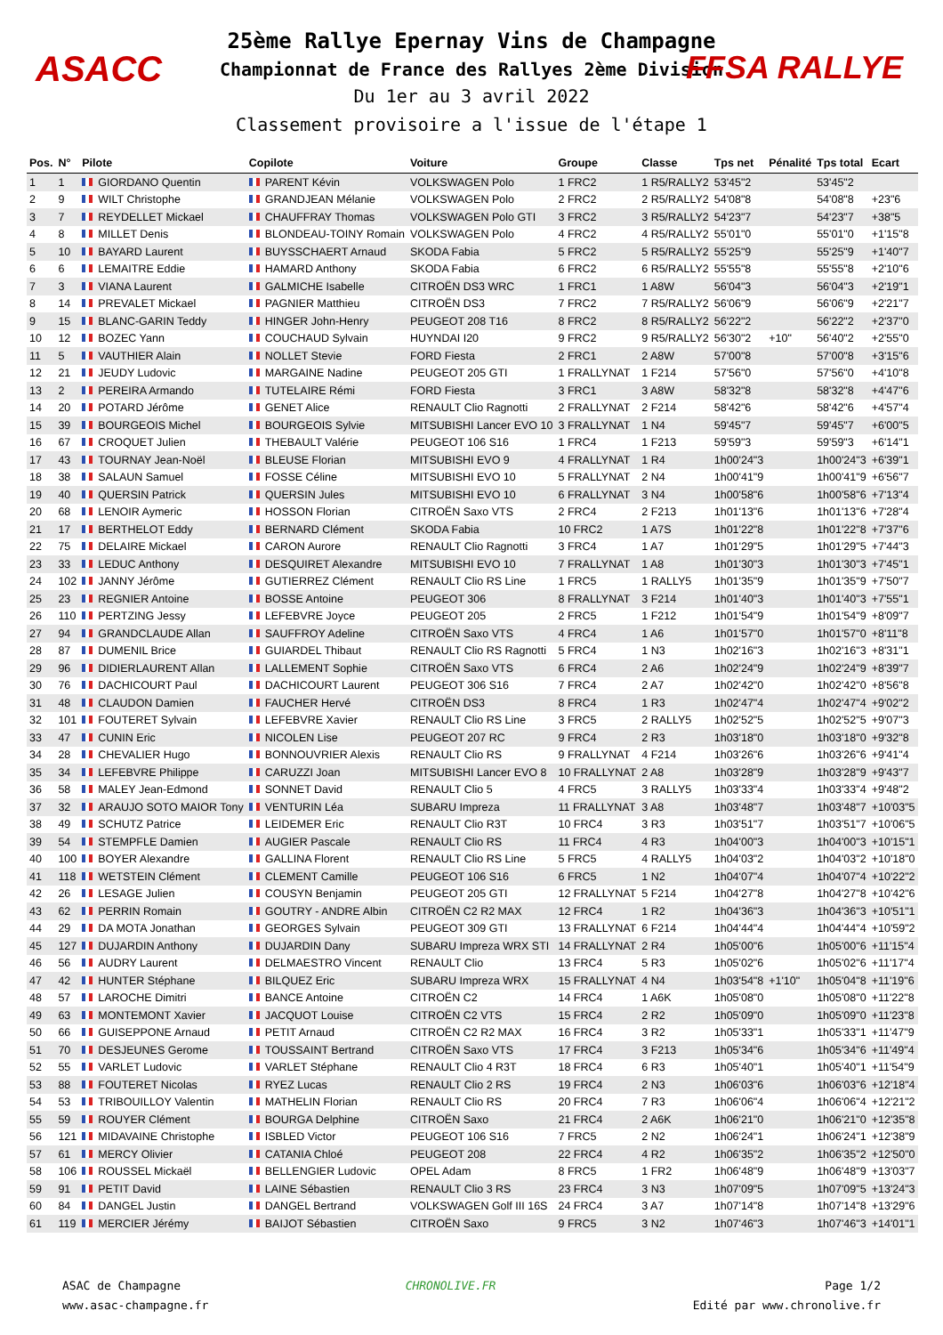ASACC FFSA RALLYE
25ème Rallye Epernay Vins de Champagne
Championnat de France des Rallyes 2ème Division
Du 1er au 3 avril 2022
Classement provisoire a l'issue de l'étape 1
| Pos. | N° | Pilote | Copilote | Voiture | Groupe | Classe | Tps net | Pénalité | Tps total | Ecart |
| --- | --- | --- | --- | --- | --- | --- | --- | --- | --- | --- |
| 1 | 1 | GIORDANO Quentin | PARENT Kévin | VOLKSWAGEN Polo | 1 FRC2 | 1 R5/RALLY2 | 53'45"2 | | 53'45"2 | |
| 2 | 9 | WILT Christophe | GRANDJEAN Mélanie | VOLKSWAGEN Polo | 2 FRC2 | 2 R5/RALLY2 | 54'08"8 | | 54'08"8 | +23"6 |
| 3 | 7 | REYDELLET Mickael | CHAUFFRAY Thomas | VOLKSWAGEN Polo GTI | 3 FRC2 | 3 R5/RALLY2 | 54'23"7 | | 54'23"7 | +38"5 |
| 4 | 8 | MILLET Denis | BLONDEAU-TOINY Romain | VOLKSWAGEN Polo | 4 FRC2 | 4 R5/RALLY2 | 55'01"0 | | 55'01"0 | +1'15"8 |
| 5 | 10 | BAYARD Laurent | BUYSSCHAERT Arnaud | SKODA Fabia | 5 FRC2 | 5 R5/RALLY2 | 55'25"9 | | 55'25"9 | +1'40"7 |
| 6 | 6 | LEMAITRE Eddie | HAMARD Anthony | SKODA Fabia | 6 FRC2 | 6 R5/RALLY2 | 55'55"8 | | 55'55"8 | +2'10"6 |
| 7 | 3 | VIANA Laurent | GALMICHE Isabelle | CITROËN DS3 WRC | 1 FRC1 | 1 A8W | 56'04"3 | | 56'04"3 | +2'19"1 |
| 8 | 14 | PREVALET Mickael | PAGNIER Matthieu | CITROËN DS3 | 7 FRC2 | 7 R5/RALLY2 | 56'06"9 | | 56'06"9 | +2'21"7 |
| 9 | 15 | BLANC-GARIN Teddy | HINGER John-Henry | PEUGEOT 208 T16 | 8 FRC2 | 8 R5/RALLY2 | 56'22"2 | | 56'22"2 | +2'37"0 |
| 10 | 12 | BOZEC Yann | COUCHAUD Sylvain | HUYNDAI I20 | 9 FRC2 | 9 R5/RALLY2 | 56'30"2 | +10" | 56'40"2 | +2'55"0 |
| 11 | 5 | VAUTHIER Alain | NOLLET Stevie | FORD Fiesta | 2 FRC1 | 2 A8W | 57'00"8 | | 57'00"8 | +3'15"6 |
| 12 | 21 | JEUDY Ludovic | MARGAINE Nadine | PEUGEOT 205 GTI | 1 FRALLYNAT | 1 F214 | 57'56"0 | | 57'56"0 | +4'10"8 |
| 13 | 2 | PEREIRA Armando | TUTELAIRE Rémi | FORD Fiesta | 3 FRC1 | 3 A8W | 58'32"8 | | 58'32"8 | +4'47"6 |
| 14 | 20 | POTARD Jérôme | GENET Alice | RENAULT Clio Ragnotti | 2 FRALLYNAT | 2 F214 | 58'42"6 | | 58'42"6 | +4'57"4 |
| 15 | 39 | BOURGEOIS Michel | BOURGEOIS Sylvie | MITSUBISHI Lancer EVO 10 | 3 FRALLYNAT | 1 N4 | 59'45"7 | | 59'45"7 | +6'00"5 |
| 16 | 67 | CROQUET Julien | THEBAULT Valérie | PEUGEOT 106 S16 | 1 FRC4 | 1 F213 | 59'59"3 | | 59'59"3 | +6'14"1 |
| 17 | 43 | TOURNAY Jean-Noël | BLEUSE Florian | MITSUBISHI EVO 9 | 4 FRALLYNAT | 1 R4 | 1h00'24"3 | | 1h00'24"3 | +6'39"1 |
| 18 | 38 | SALAUN Samuel | FOSSE Céline | MITSUBISHI EVO 10 | 5 FRALLYNAT | 2 N4 | 1h00'41"9 | | 1h00'41"9 | +6'56"7 |
| 19 | 40 | QUERSIN Patrick | QUERSIN Jules | MITSUBISHI EVO 10 | 6 FRALLYNAT | 3 N4 | 1h00'58"6 | | 1h00'58"6 | +7'13"4 |
| 20 | 68 | LENOIR Aymeric | HOSSON Florian | CITROËN Saxo VTS | 2 FRC4 | 2 F213 | 1h01'13"6 | | 1h01'13"6 | +7'28"4 |
| 21 | 17 | BERTHELOT Eddy | BERNARD Clément | SKODA Fabia | 10 FRC2 | 1 A7S | 1h01'22"8 | | 1h01'22"8 | +7'37"6 |
| 22 | 75 | DELAIRE Mickael | CARON Aurore | RENAULT Clio Ragnotti | 3 FRC4 | 1 A7 | 1h01'29"5 | | 1h01'29"5 | +7'44"3 |
| 23 | 33 | LEDUC Anthony | DESQUIRET Alexandre | MITSUBISHI EVO 10 | 7 FRALLYNAT | 1 A8 | 1h01'30"3 | | 1h01'30"3 | +7'45"1 |
| 24 | 102 | JANNY Jérôme | GUTIERREZ Clément | RENAULT Clio RS Line | 1 FRC5 | 1 RALLY5 | 1h01'35"9 | | 1h01'35"9 | +7'50"7 |
| 25 | 23 | REGNIER Antoine | BOSSE Antoine | PEUGEOT 306 | 8 FRALLYNAT | 3 F214 | 1h01'40"3 | | 1h01'40"3 | +7'55"1 |
| 26 | 110 | PERTZING Jessy | LEFEBVRE Joyce | PEUGEOT 205 | 2 FRC5 | 1 F212 | 1h01'54"9 | | 1h01'54"9 | +8'09"7 |
| 27 | 94 | GRANDCLAUDE Allan | SAUFFROY Adeline | CITROËN Saxo VTS | 4 FRC4 | 1 A6 | 1h01'57"0 | | 1h01'57"0 | +8'11"8 |
| 28 | 87 | DUMENIL Brice | GUIARDEL Thibaut | RENAULT Clio RS Ragnotti | 5 FRC4 | 1 N3 | 1h02'16"3 | | 1h02'16"3 | +8'31"1 |
| 29 | 96 | DIDIERLAURENT Allan | LALLEMENT Sophie | CITROËN Saxo VTS | 6 FRC4 | 2 A6 | 1h02'24"9 | | 1h02'24"9 | +8'39"7 |
| 30 | 76 | DACHICOURT Paul | DACHICOURT Laurent | PEUGEOT 306 S16 | 7 FRC4 | 2 A7 | 1h02'42"0 | | 1h02'42"0 | +8'56"8 |
| 31 | 48 | CLAUDON Damien | FAUCHER Hervé | CITROËN DS3 | 8 FRC4 | 1 R3 | 1h02'47"4 | | 1h02'47"4 | +9'02"2 |
| 32 | 101 | FOUTERET Sylvain | LEFEBVRE Xavier | RENAULT Clio RS Line | 3 FRC5 | 2 RALLY5 | 1h02'52"5 | | 1h02'52"5 | +9'07"3 |
| 33 | 47 | CUNIN Eric | NICOLEN Lise | PEUGEOT 207 RC | 9 FRC4 | 2 R3 | 1h03'18"0 | | 1h03'18"0 | +9'32"8 |
| 34 | 28 | CHEVALIER Hugo | BONNOUVRIER Alexis | RENAULT Clio RS | 9 FRALLYNAT | 4 F214 | 1h03'26"6 | | 1h03'26"6 | +9'41"4 |
| 35 | 34 | LEFEBVRE Philippe | CARUZZI Joan | MITSUBISHI Lancer EVO 8 | 10 FRALLYNAT | 2 A8 | 1h03'28"9 | | 1h03'28"9 | +9'43"7 |
| 36 | 58 | MALEY Jean-Edmond | SONNET David | RENAULT Clio 5 | 4 FRC5 | 3 RALLY5 | 1h03'33"4 | | 1h03'33"4 | +9'48"2 |
| 37 | 32 | ARAUJO SOTO MAIOR Tony | VENTURIN Léa | SUBARU Impreza | 11 FRALLYNAT | 3 A8 | 1h03'48"7 | | 1h03'48"7 | +10'03"5 |
| 38 | 49 | SCHUTZ Patrice | LEIDEMER Eric | RENAULT Clio R3T | 10 FRC4 | 3 R3 | 1h03'51"7 | | 1h03'51"7 | +10'06"5 |
| 39 | 54 | STEMPFLE Damien | AUGIER Pascale | RENAULT Clio RS | 11 FRC4 | 4 R3 | 1h04'00"3 | | 1h04'00"3 | +10'15"1 |
| 40 | 100 | BOYER Alexandre | GALLINA Florent | RENAULT Clio RS Line | 5 FRC5 | 4 RALLY5 | 1h04'03"2 | | 1h04'03"2 | +10'18"0 |
| 41 | 118 | WETSTEIN Clément | CLEMENT Camille | PEUGEOT 106 S16 | 6 FRC5 | 1 N2 | 1h04'07"4 | | 1h04'07"4 | +10'22"2 |
| 42 | 26 | LESAGE Julien | COUSYN Benjamin | PEUGEOT 205 GTI | 12 FRALLYNAT | 5 F214 | 1h04'27"8 | | 1h04'27"8 | +10'42"6 |
| 43 | 62 | PERRIN Romain | GOUTRY - ANDRE Albin | CITROËN C2 R2 MAX | 12 FRC4 | 1 R2 | 1h04'36"3 | | 1h04'36"3 | +10'51"1 |
| 44 | 29 | DA MOTA Jonathan | GEORGES Sylvain | PEUGEOT 309 GTI | 13 FRALLYNAT | 6 F214 | 1h04'44"4 | | 1h04'44"4 | +10'59"2 |
| 45 | 127 | DUJARDIN Anthony | DUJARDIN Dany | SUBARU Impreza WRX STI | 14 FRALLYNAT | 2 R4 | 1h05'00"6 | | 1h05'00"6 | +11'15"4 |
| 46 | 56 | AUDRY Laurent | DELMAESTRO Vincent | RENAULT Clio | 13 FRC4 | 5 R3 | 1h05'02"6 | | 1h05'02"6 | +11'17"4 |
| 47 | 42 | HUNTER Stéphane | BILQUEZ Eric | SUBARU Impreza WRX | 15 FRALLYNAT | 4 N4 | 1h03'54"8 | +1'10" | 1h05'04"8 | +11'19"6 |
| 48 | 57 | LAROCHE Dimitri | BANCE Antoine | CITROËN C2 | 14 FRC4 | 1 A6K | 1h05'08"0 | | 1h05'08"0 | +11'22"8 |
| 49 | 63 | MONTEMONT Xavier | JACQUOT Louise | CITROËN C2 VTS | 15 FRC4 | 2 R2 | 1h05'09"0 | | 1h05'09"0 | +11'23"8 |
| 50 | 66 | GUISEPPONE Arnaud | PETIT Arnaud | CITROËN C2 R2 MAX | 16 FRC4 | 3 R2 | 1h05'33"1 | | 1h05'33"1 | +11'47"9 |
| 51 | 70 | DESJEUNES Gerome | TOUSSAINT Bertrand | CITROËN Saxo VTS | 17 FRC4 | 3 F213 | 1h05'34"6 | | 1h05'34"6 | +11'49"4 |
| 52 | 55 | VARLET Ludovic | VARLET Stéphane | RENAULT Clio 4 R3T | 18 FRC4 | 6 R3 | 1h05'40"1 | | 1h05'40"1 | +11'54"9 |
| 53 | 88 | FOUTERET Nicolas | RYEZ Lucas | RENAULT Clio 2 RS | 19 FRC4 | 2 N3 | 1h06'03"6 | | 1h06'03"6 | +12'18"4 |
| 54 | 53 | TRIBOUILLOY Valentin | MATHELIN Florian | RENAULT Clio RS | 20 FRC4 | 7 R3 | 1h06'06"4 | | 1h06'06"4 | +12'21"2 |
| 55 | 59 | ROUYER Clément | BOURGA Delphine | CITROËN Saxo | 21 FRC4 | 2 A6K | 1h06'21"0 | | 1h06'21"0 | +12'35"8 |
| 56 | 121 | MIDAVAINE Christophe | ISBLED Victor | PEUGEOT 106 S16 | 7 FRC5 | 2 N2 | 1h06'24"1 | | 1h06'24"1 | +12'38"9 |
| 57 | 61 | MERCY Olivier | CATANIA Chloé | PEUGEOT 208 | 22 FRC4 | 4 R2 | 1h06'35"2 | | 1h06'35"2 | +12'50"0 |
| 58 | 106 | ROUSSEL Mickaël | BELLENGIER Ludovic | OPEL Adam | 8 FRC5 | 1 FR2 | 1h06'48"9 | | 1h06'48"9 | +13'03"7 |
| 59 | 91 | PETIT David | LAINE Sébastien | RENAULT Clio 3 RS | 23 FRC4 | 3 N3 | 1h07'09"5 | | 1h07'09"5 | +13'24"3 |
| 60 | 84 | DANGEL Justin | DANGEL Bertrand | VOLKSWAGEN Golf III 16S | 24 FRC4 | 3 A7 | 1h07'14"8 | | 1h07'14"8 | +13'29"6 |
| 61 | 119 | MERCIER Jérémy | BAIJOT Sébastien | CITROËN Saxo | 9 FRC5 | 3 N2 | 1h07'46"3 | | 1h07'46"3 | +14'01"1 |
ASAC de Champagne
www.asac-champagne.fr
CHRONOLIVE.FR Page 1/2
Edité par www.chronolive.fr